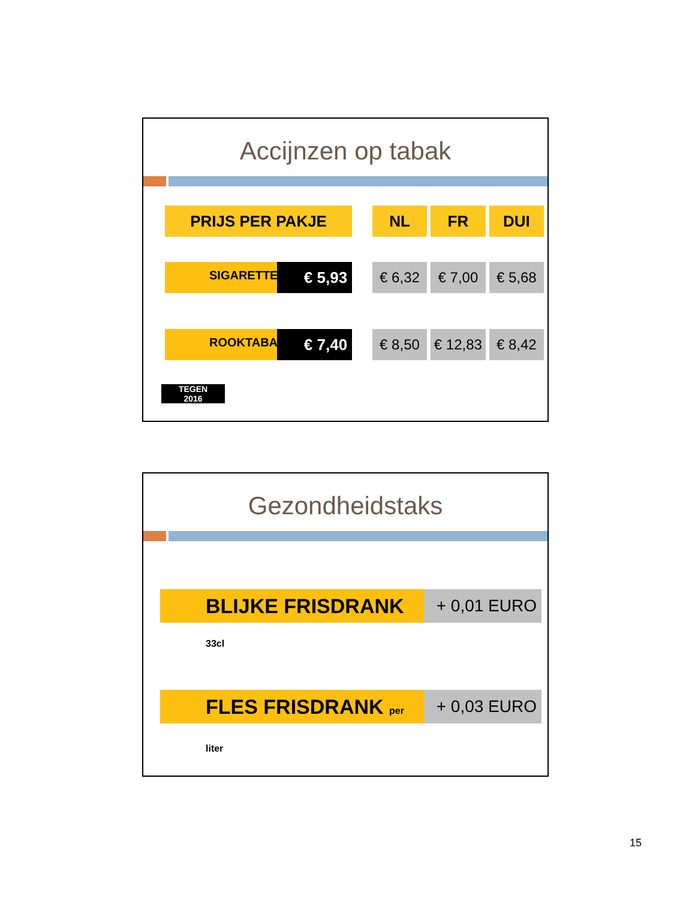Accijnzen op tabak
| PRIJS PER PAKJE | | NL | FR | DUI |
| SIGARETTE € 5,93 | | € 6,32 | € 7,00 | € 5,68 |
| ROOKTABA € 7,40 | | € 8,50 | € 12,83 | € 8,42 |
TEGEN
2016
Gezondheidstaks
BLIJKE FRISDRANK 33cl
+ 0,01 EURO
FLES FRISDRANK per liter
+ 0,03 EURO
15